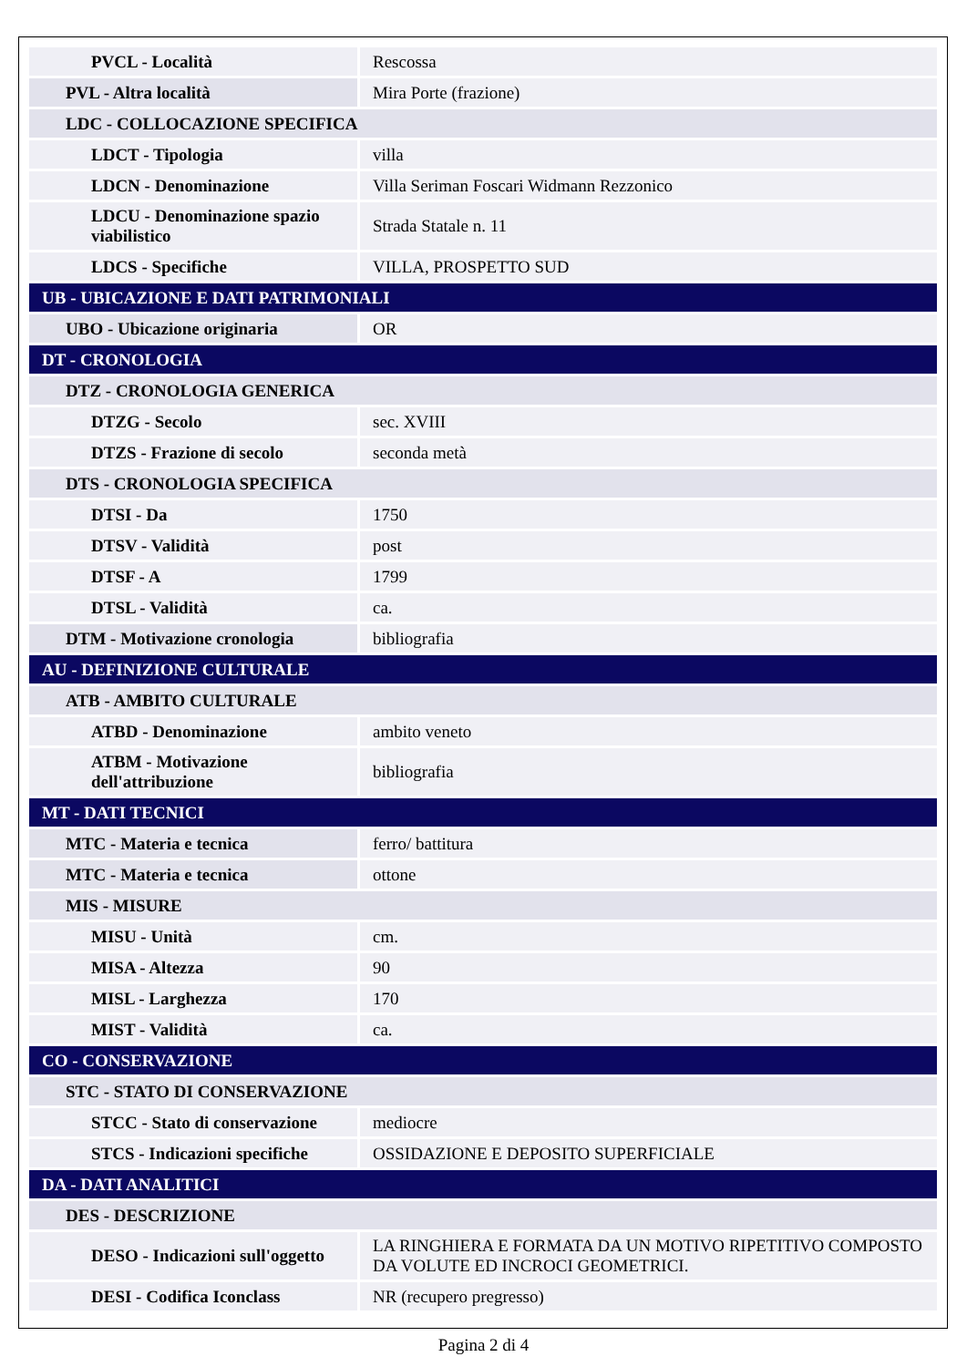| PVCL - Località | Rescossa |
| PVL - Altra località | Mira Porte (frazione) |
| LDC - COLLOCAZIONE SPECIFICA | |
| LDCT - Tipologia | villa |
| LDCN - Denominazione | Villa Seriman Foscari Widmann Rezzonico |
| LDCU - Denominazione spazio viabilistico | Strada Statale n. 11 |
| LDCS - Specifiche | VILLA, PROSPETTO SUD |
| UB - UBICAZIONE E DATI PATRIMONIALI | |
| UBO - Ubicazione originaria | OR |
| DT - CRONOLOGIA | |
| DTZ - CRONOLOGIA GENERICA | |
| DTZG - Secolo | sec. XVIII |
| DTZS - Frazione di secolo | seconda metà |
| DTS - CRONOLOGIA SPECIFICA | |
| DTSI - Da | 1750 |
| DTSV - Validità | post |
| DTSF - A | 1799 |
| DTSL - Validità | ca. |
| DTM - Motivazione cronologia | bibliografia |
| AU - DEFINIZIONE CULTURALE | |
| ATB - AMBITO CULTURALE | |
| ATBD - Denominazione | ambito veneto |
| ATBM - Motivazione dell'attribuzione | bibliografia |
| MT - DATI TECNICI | |
| MTC - Materia e tecnica | ferro/ battitura |
| MTC - Materia e tecnica | ottone |
| MIS - MISURE | |
| MISU - Unità | cm. |
| MISA - Altezza | 90 |
| MISL - Larghezza | 170 |
| MIST - Validità | ca. |
| CO - CONSERVAZIONE | |
| STC - STATO DI CONSERVAZIONE | |
| STCC - Stato di conservazione | mediocre |
| STCS - Indicazioni specifiche | OSSIDAZIONE E DEPOSITO SUPERFICIALE |
| DA - DATI ANALITICI | |
| DES - DESCRIZIONE | |
| DESO - Indicazioni sull'oggetto | LA RINGHIERA E FORMATA DA UN MOTIVO RIPETITIVO COMPOSTO DA VOLUTE ED INCROCI GEOMETRICI. |
| DESI - Codifica Iconclass | NR (recupero pregresso) |
Pagina 2 di 4